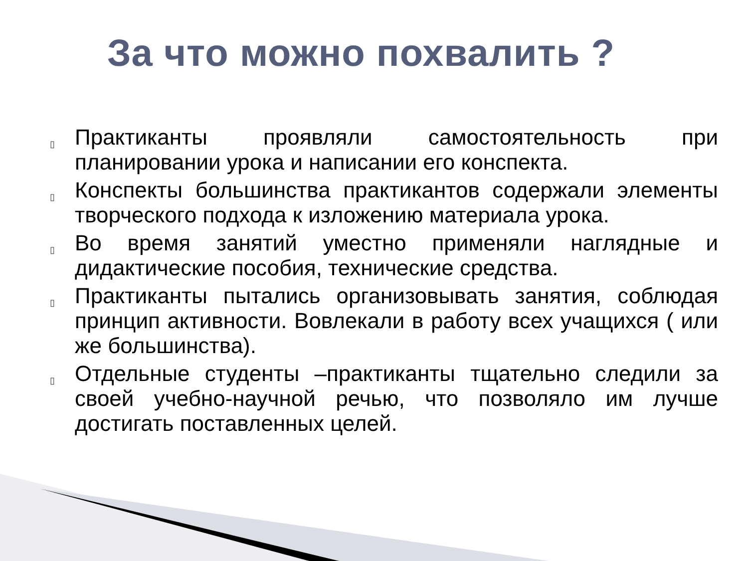За что можно похвалить ?
▯ Практиканты проявляли самостоятельность при планировании урока и написании его конспекта.
▯ Конспекты большинства практикантов содержали элементы творческого подхода к изложению материала урока.
▯ Во время занятий уместно применяли наглядные и дидактические пособия, технические средства.
▯ Практиканты пытались организовывать занятия, соблюдая принцип активности. Вовлекали в работу всех учащихся ( или же большинства).
▯ Отдельные студенты –практиканты тщательно следили за своей учебно-научной речью, что позволяло им лучше достигать поставленных целей.